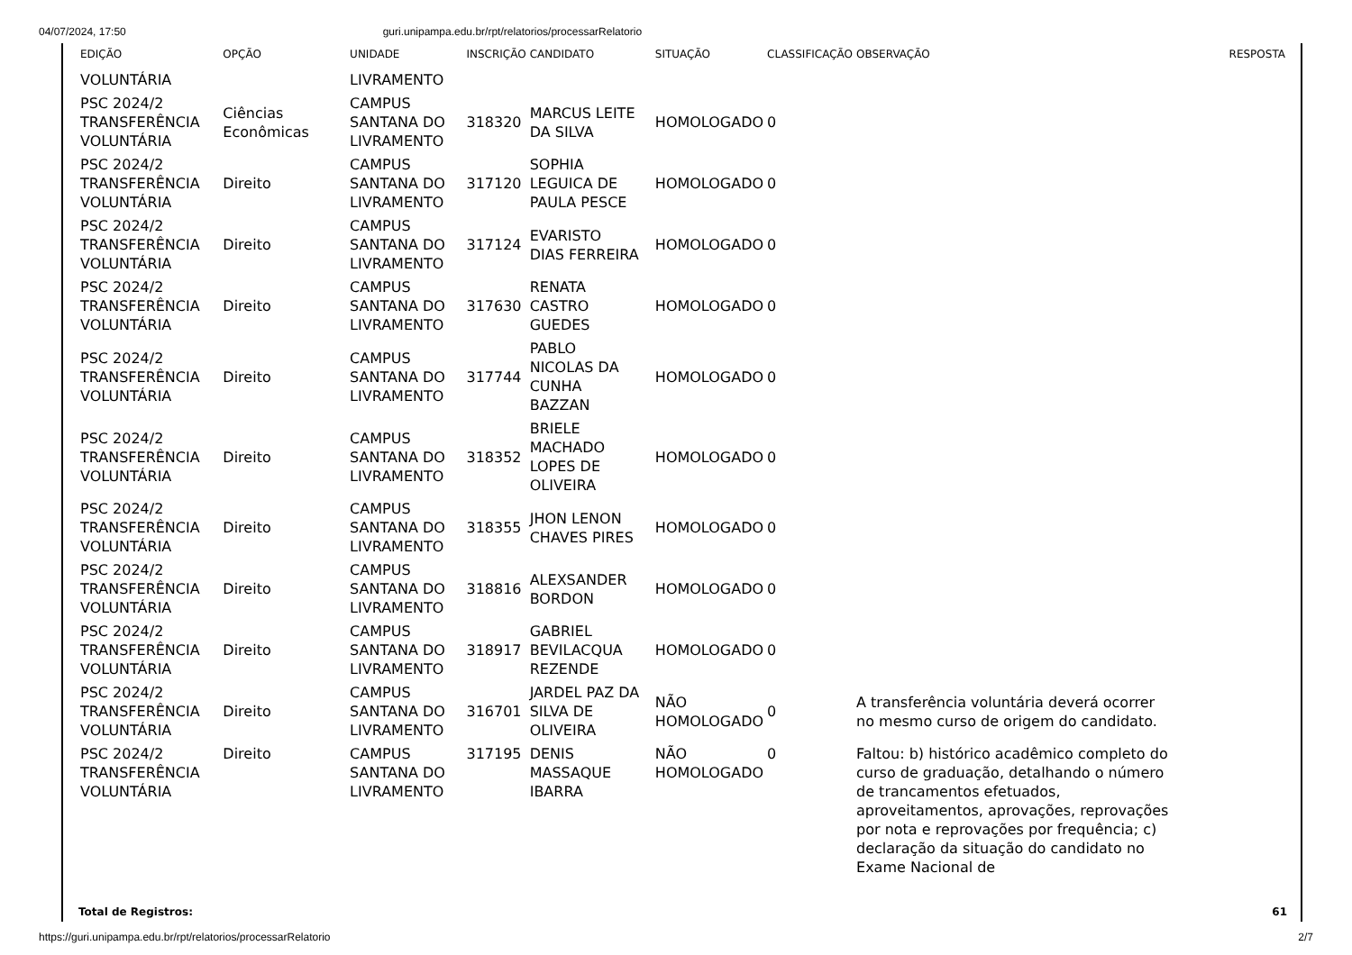04/07/2024, 17:50 guri.unipampa.edu.br/rpt/relatorios/processarRelatorio
| EDIÇÃO | OPÇÃO | UNIDADE | INSCRIÇÃO | CANDIDATO | SITUAÇÃO | CLASSIFICAÇÃO | OBSERVAÇÃO | RESPOSTA |
| --- | --- | --- | --- | --- | --- | --- | --- | --- |
| VOLUNTÁRIA | | LIVRAMENTO | | | | | | |
| PSC 2024/2 TRANSFERÊNCIA VOLUNTÁRIA | Ciências Econômicas | CAMPUS SANTANA DO LIVRAMENTO | 318320 | MARCUS LEITE DA SILVA | HOMOLOGADO | 0 | | |
| PSC 2024/2 TRANSFERÊNCIA VOLUNTÁRIA | Direito | CAMPUS SANTANA DO LIVRAMENTO | 317120 | SOPHIA LEGUICA DE PAULA PESCE | HOMOLOGADO | 0 | | |
| PSC 2024/2 TRANSFERÊNCIA VOLUNTÁRIA | Direito | CAMPUS SANTANA DO LIVRAMENTO | 317124 | EVARISTO DIAS FERREIRA | HOMOLOGADO | 0 | | |
| PSC 2024/2 TRANSFERÊNCIA VOLUNTÁRIA | Direito | CAMPUS SANTANA DO LIVRAMENTO | 317630 | RENATA CASTRO GUEDES | HOMOLOGADO | 0 | | |
| PSC 2024/2 TRANSFERÊNCIA VOLUNTÁRIA | Direito | CAMPUS SANTANA DO LIVRAMENTO | 317744 | PABLO NICOLAS DA CUNHA BAZZAN | HOMOLOGADO | 0 | | |
| PSC 2024/2 TRANSFERÊNCIA VOLUNTÁRIA | Direito | CAMPUS SANTANA DO LIVRAMENTO | 318352 | BRIELE MACHADO LOPES DE OLIVEIRA | HOMOLOGADO | 0 | | |
| PSC 2024/2 TRANSFERÊNCIA VOLUNTÁRIA | Direito | CAMPUS SANTANA DO LIVRAMENTO | 318355 | JHON LENON CHAVES PIRES | HOMOLOGADO | 0 | | |
| PSC 2024/2 TRANSFERÊNCIA VOLUNTÁRIA | Direito | CAMPUS SANTANA DO LIVRAMENTO | 318816 | ALEXSANDER BORDON | HOMOLOGADO | 0 | | |
| PSC 2024/2 TRANSFERÊNCIA VOLUNTÁRIA | Direito | CAMPUS SANTANA DO LIVRAMENTO | 318917 | GABRIEL BEVILACQUA REZENDE | HOMOLOGADO | 0 | | |
| PSC 2024/2 TRANSFERÊNCIA VOLUNTÁRIA | Direito | CAMPUS SANTANA DO LIVRAMENTO | 316701 | JARDEL PAZ DA SILVA DE OLIVEIRA | NÃO HOMOLOGADO | 0 | A transferência voluntária deverá ocorrer no mesmo curso de origem do candidato. | |
| PSC 2024/2 TRANSFERÊNCIA VOLUNTÁRIA | Direito | CAMPUS SANTANA DO LIVRAMENTO | 317195 | DENIS MASSAQUE IBARRA | NÃO HOMOLOGADO | 0 | Faltou: b) histórico acadêmico completo do curso de graduação, detalhando o número de trancamentos efetuados, aproveitamentos, aprovações, reprovações por nota e reprovações por frequência; c) declaração da situação do candidato no Exame Nacional de | |
Total de Registros: 61
https://guri.unipampa.edu.br/rpt/relatorios/processarRelatorio 2/7